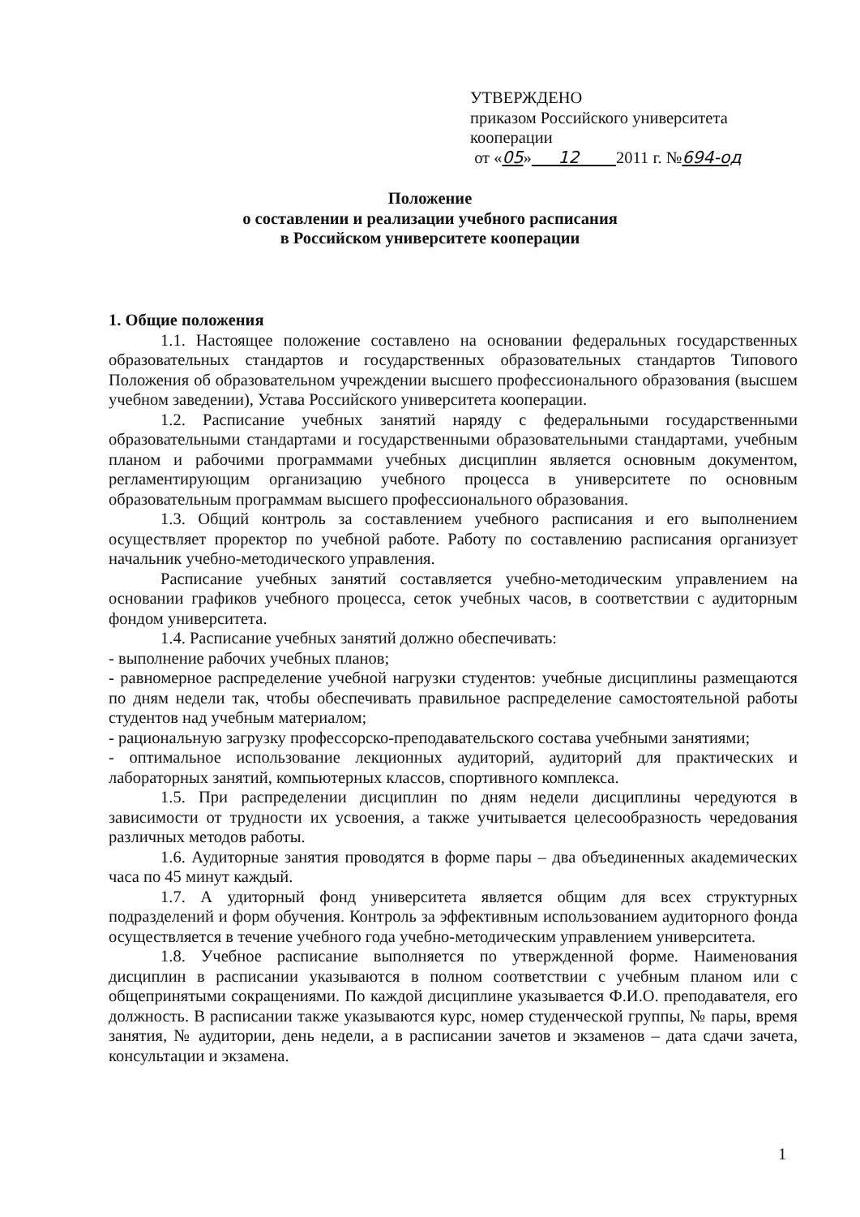УТВЕРЖДЕНО
приказом Российского университета
кооперации
от «05» 12 2011 г. №694-од
Положение
о составлении и реализации учебного расписания
в Российском университете кооперации
1. Общие положения
1.1. Настоящее положение составлено на основании федеральных государственных образовательных стандартов и государственных образовательных стандартов Типового Положения об образовательном учреждении высшего профессионального образования (высшем учебном заведении), Устава Российского университета кооперации.
1.2. Расписание учебных занятий наряду с федеральными государственными образовательными стандартами и государственными образовательными стандартами, учебным планом и рабочими программами учебных дисциплин является основным документом, регламентирующим организацию учебного процесса в университете по основным образовательным программам высшего профессионального образования.
1.3. Общий контроль за составлением учебного расписания и его выполнением осуществляет проректор по учебной работе. Работу по составлению расписания организует начальник учебно-методического управления.
Расписание учебных занятий составляется учебно-методическим управлением на основании графиков учебного процесса, сеток учебных часов, в соответствии с аудиторным фондом университета.
1.4. Расписание учебных занятий должно обеспечивать:
- выполнение рабочих учебных планов;
- равномерное распределение учебной нагрузки студентов: учебные дисциплины размещаются по дням недели так, чтобы обеспечивать правильное распределение самостоятельной работы студентов над учебным материалом;
- рациональную загрузку профессорско-преподавательского состава учебными занятиями;
- оптимальное использование лекционных аудиторий, аудиторий для практических и лабораторных занятий, компьютерных классов, спортивного комплекса.
1.5. При распределении дисциплин по дням недели дисциплины чередуются в зависимости от трудности их усвоения, а также учитывается целесообразность чередования различных методов работы.
1.6. Аудиторные занятия проводятся в форме пары – два объединенных академических часа по 45 минут каждый.
1.7. А удиторный фонд университета является общим для всех структурных подразделений и форм обучения. Контроль за эффективным использованием аудиторного фонда осуществляется в течение учебного года учебно-методическим управлением университета.
1.8. Учебное расписание выполняется по утвержденной форме. Наименования дисциплин в расписании указываются в полном соответствии с учебным планом или с общепринятыми сокращениями. По каждой дисциплине указывается Ф.И.О. преподавателя, его должность. В расписании также указываются курс, номер студенческой группы, № пары, время занятия, № аудитории, день недели, а в расписании зачетов и экзаменов – дата сдачи зачета, консультации и экзамена.
1